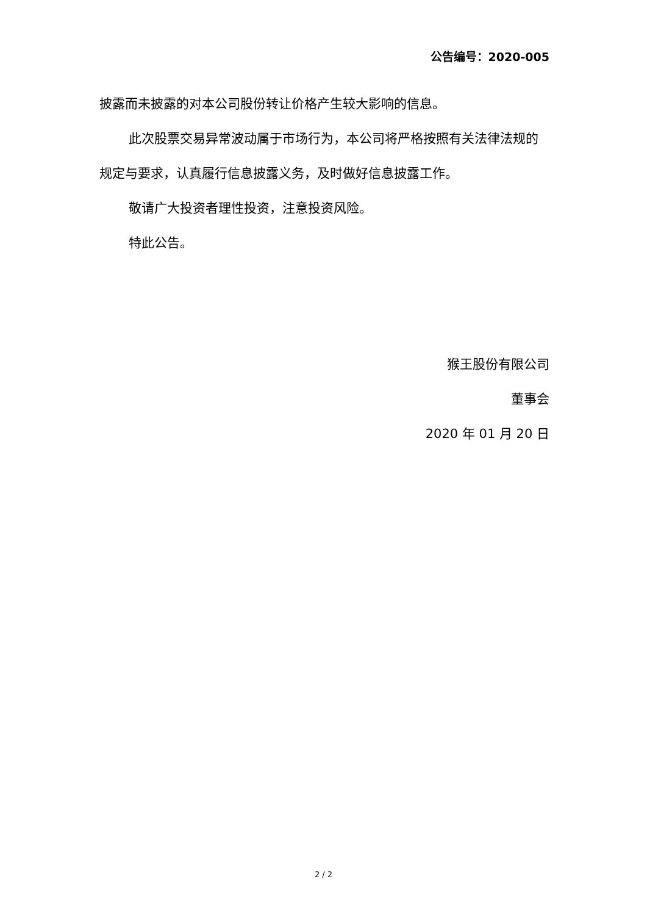公告编号：2020-005
披露而未披露的对本公司股份转让价格产生较大影响的信息。
此次股票交易异常波动属于市场行为，本公司将严格按照有关法律法规的规定与要求，认真履行信息披露义务，及时做好信息披露工作。
敬请广大投资者理性投资，注意投资风险。
特此公告。
猴王股份有限公司
董事会
2020 年 01 月 20 日
2 / 2